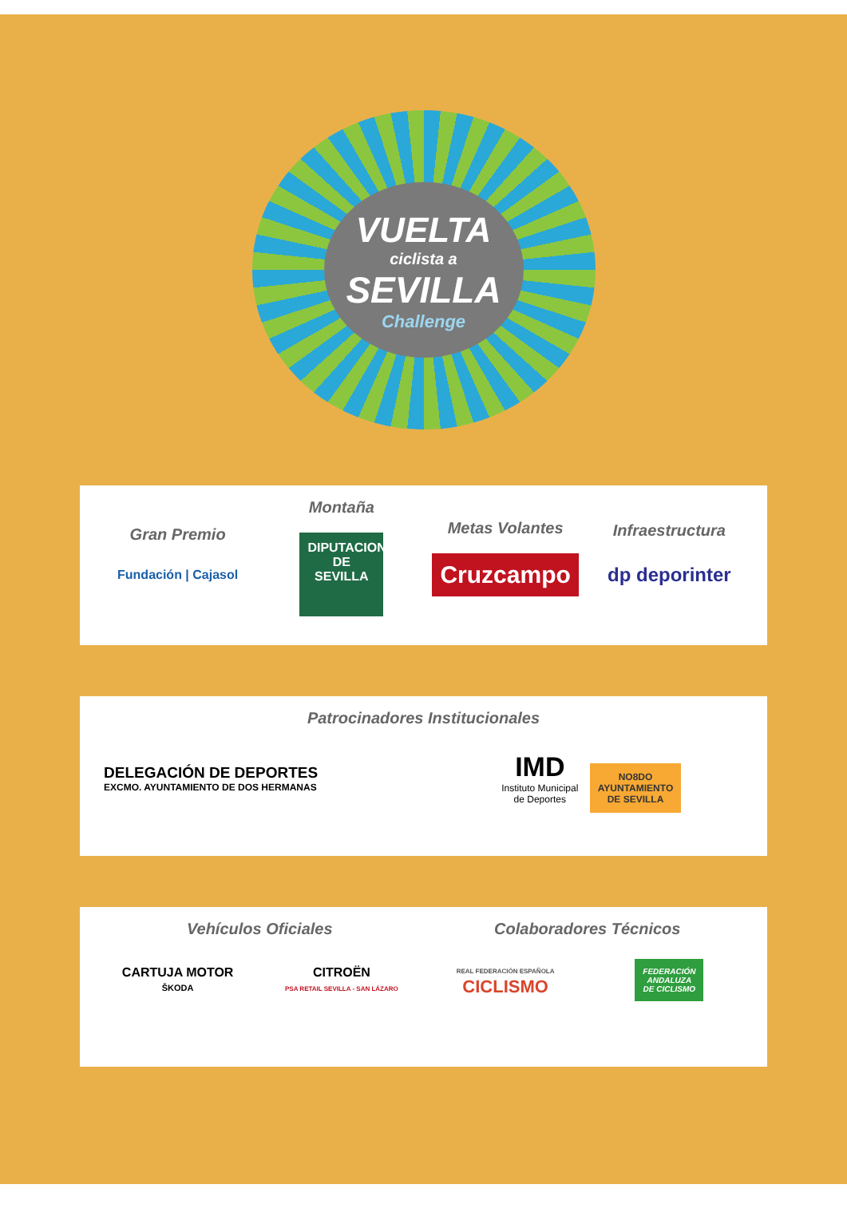VUELTA
ciclista a
SEVILLA
Challenge
Gran Premio
Fundación | Cajasol
Montaña
DIPUTACION DE SEVILLA
Metas Volantes
Cruzcampo
Infraestructura
dp deporinter
Patrocinadores Institucionales
DELEGACIÓN DE DEPORTES
EXCMO. AYUNTAMIENTO DE DOS HERMANAS
IMD
Instituto Municipal
de Deportes
NO8DO
AYUNTAMIENTO
DE SEVILLA
Vehículos Oficiales Colaboradores Técnicos
CARTUJA MOTOR
ŠKODA
CITROËN
PSA RETAIL SEVILLA - SAN LÁZARO
REAL FEDERACIÓN ESPAÑOLA
CICLISMO
FEDERACIÓN
ANDALUZA
DE CICLISMO